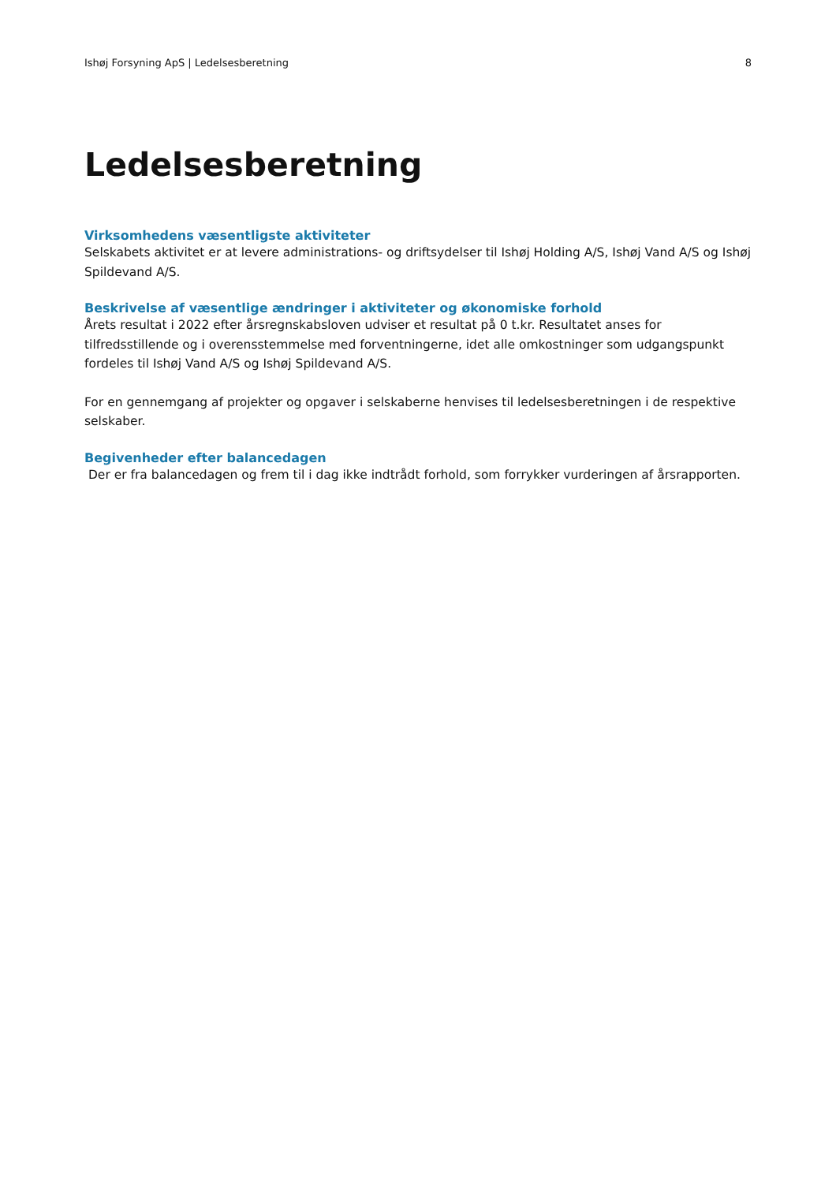Ishøj Forsyning ApS | Ledelsesberetning 8
Ledelsesberetning
Virksomhedens væsentligste aktiviteter
Selskabets aktivitet er at levere administrations- og driftsydelser til Ishøj Holding A/S, Ishøj Vand A/S og Ishøj Spildevand A/S.
Beskrivelse af væsentlige ændringer i aktiviteter og økonomiske forhold
Årets resultat i 2022 efter årsregnskabsloven udviser et resultat på 0 t.kr. Resultatet anses for tilfredsstillende og i overensstemmelse med forventningerne, idet alle omkostninger som udgangspunkt fordeles til Ishøj Vand A/S og Ishøj Spildevand A/S.
For en gennemgang af projekter og opgaver i selskaberne henvises til ledelsesberetningen i de respektive selskaber.
Begivenheder efter balancedagen
Der er fra balancedagen og frem til i dag ikke indtrådt forhold, som forrykker vurderingen af årsrapporten.